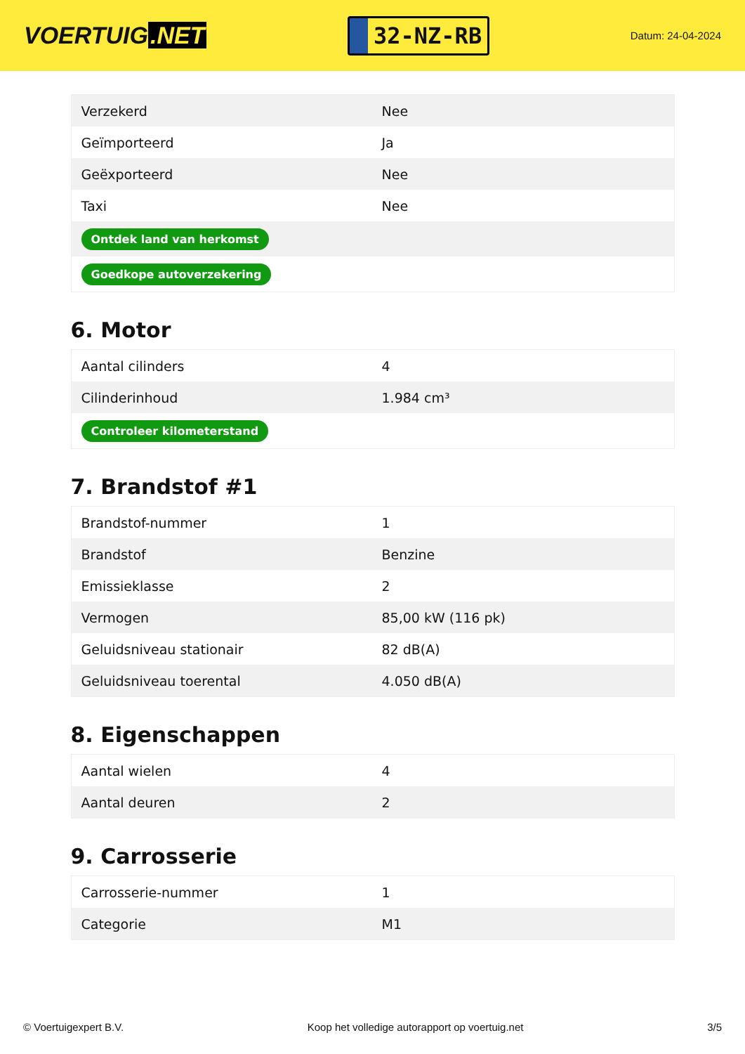VOERTUIG.NET
32-NZ-RB
Datum: 24-04-2024
| Verzekerd | Nee |
| Geïmporteerd | Ja |
| Geëxporteerd | Nee |
| Taxi | Nee |
| Ontdek land van herkomst | |
| Goedkope autoverzekering | |
6. Motor
| Aantal cilinders | 4 |
| Cilinderinhoud | 1.984 cm³ |
| Controleer kilometerstand | |
7. Brandstof #1
| Brandstof-nummer | 1 |
| Brandstof | Benzine |
| Emissieklasse | 2 |
| Vermogen | 85,00 kW (116 pk) |
| Geluidsniveau stationair | 82 dB(A) |
| Geluidsniveau toerental | 4.050 dB(A) |
8. Eigenschappen
| Aantal wielen | 4 |
| Aantal deuren | 2 |
9. Carrosserie
| Carrosserie-nummer | 1 |
| Categorie | M1 |
© Voertuigexpert B.V. Koop het volledige autorapport op voertuig.net 3/5